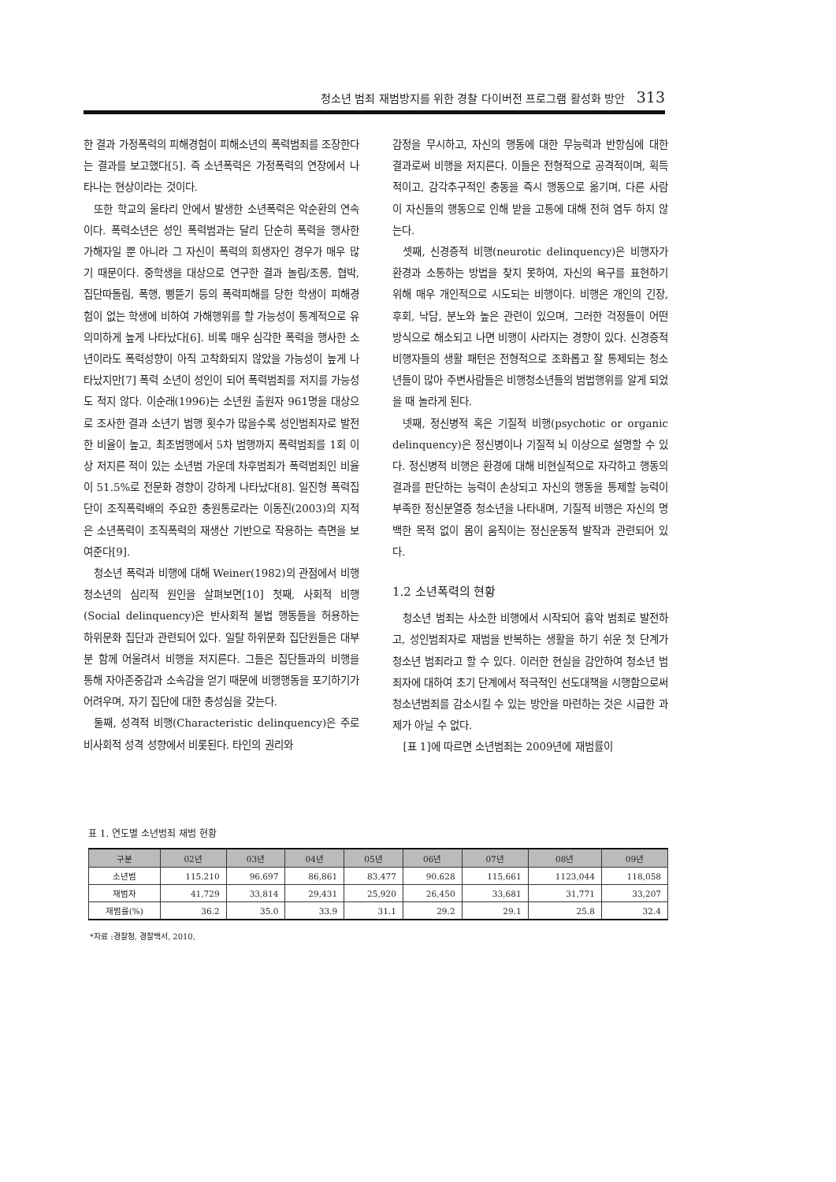청소년 범죄 재범방지를 위한 경찰 다이버전 프로그램 활성화 방안 313
한 결과 가정폭력의 피해경험이 피해소년의 폭력범죄를 조장한다는 결과를 보고했다[5]. 즉 소년폭력은 가정폭력의 연장에서 나타나는 현상이라는 것이다.
또한 학교의 울타리 안에서 발생한 소년폭력은 악순환의 연속이다. 폭력소년은 성인 폭력범과는 달리 단순히 폭력을 행사한 가해자일 뿐 아니라 그 자신이 폭력의 희생자인 경우가 매우 많기 때문이다. 중학생을 대상으로 연구한 결과 놀림/조롱, 협박, 집단따돌림, 폭행, 삥뜯기 등의 폭력피해를 당한 학생이 피해경험이 없는 학생에 비하여 가해행위를 할 가능성이 통계적으로 유의미하게 높게 나타났다[6]. 비록 매우 심각한 폭력을 행사한 소년이라도 폭력성향이 아직 고착화되지 않았을 가능성이 높게 나타났지만[7] 폭력 소년이 성인이 되어 폭력범죄를 저지를 가능성도 적지 않다. 이순래(1996)는 소년원 출원자 961명을 대상으로 조사한 결과 소년기 범행 횟수가 많을수록 성인범죄자로 발전한 비율이 높고, 최초범행에서 5차 범행까지 폭력범죄를 1회 이상 저지른 적이 있는 소년범 가운데 차후범죄가 폭력범죄인 비율이 51.5%로 전문화 경향이 강하게 나타났다[8]. 일진형 폭력집단이 조직폭력배의 주요한 충원통로라는 이동진(2003)의 지적은 소년폭력이 조직폭력의 재생산 기반으로 작용하는 측면을 보여준다[9].
청소년 폭력과 비행에 대해 Weiner(1982)의 관점에서 비행 청소년의 심리적 원인을 살펴보면[10] 첫째, 사회적 비행(Social delinquency)은 반사회적 불법 행동들을 허용하는 하위문화 집단과 관련되어 있다. 일탈 하위문화 집단원들은 대부분 함께 어울려서 비행을 저지른다. 그들은 집단들과의 비행을 통해 자아존중감과 소속감을 얻기 때문에 비행행동을 포기하기가 어려우며, 자기 집단에 대한 충성심을 갖는다.
둘째, 성격적 비행(Characteristic delinquency)은 주로 비사회적 성격 성향에서 비롯된다. 타인의 권리와
감정을 무시하고, 자신의 행동에 대한 무능력과 반항심에 대한 결과로써 비행을 저지른다. 이들은 전형적으로 공격적이며, 획득적이고, 감각추구적인 충동을 즉시 행동으로 옮기며, 다른 사람이 자신들의 행동으로 인해 받을 고통에 대해 전혀 염두 하지 않는다.
셋째, 신경증적 비행(neurotic delinquency)은 비행자가 환경과 소통하는 방법을 찾지 못하여, 자신의 욕구를 표현하기 위해 매우 개인적으로 시도되는 비행이다. 비행은 개인의 긴장, 후회, 낙담, 분노와 높은 관련이 있으며, 그러한 걱정들이 어떤 방식으로 해소되고 나면 비행이 사라지는 경향이 있다. 신경증적 비행자들의 생활 패턴은 전형적으로 조화롭고 잘 통제되는 청소년들이 많아 주변사람들은 비행청소년들의 범법행위를 알게 되었을 때 놀라게 된다.
넷째, 정신병적 혹은 기질적 비행(psychotic or organic delinquency)은 정신병이나 기질적 뇌 이상으로 설명할 수 있다. 정신병적 비행은 환경에 대해 비현실적으로 자각하고 행동의 결과를 판단하는 능력이 손상되고 자신의 행동을 통제할 능력이 부족한 정신분열증 청소년을 나타내며, 기질적 비행은 자신의 명백한 목적 없이 몸이 움직이는 정신운동적 발작과 관련되어 있다.
1.2 소년폭력의 현황
청소년 범죄는 사소한 비행에서 시작되어 흉악 범죄로 발전하고, 성인범죄자로 재범을 반복하는 생활을 하기 쉬운 첫 단계가 청소년 범죄라고 할 수 있다. 이러한 현실을 감안하여 청소년 범죄자에 대하여 초기 단계에서 적극적인 선도대책을 시행함으로써 청소년범죄를 감소시킬 수 있는 방안을 마련하는 것은 시급한 과제가 아닐 수 없다.
[표 1]에 따르면 소년범죄는 2009년에 재범률이
표 1. 연도별 소년범죄 재범 현황
| 구분 | 02년 | 03년 | 04년 | 05년 | 06년 | 07년 | 08년 | 09년 |
| --- | --- | --- | --- | --- | --- | --- | --- | --- |
| 소년범 | 115.210 | 96.697 | 86,861 | 83.477 | 90.628 | 115,661 | 1123,044 | 118,058 |
| 재범자 | 41,729 | 33,814 | 29,431 | 25,920 | 26,450 | 33,681 | 31,771 | 33,207 |
| 재범률(%) | 36.2 | 35.0 | 33.9 | 31.1 | 29.2 | 29.1 | 25.8 | 32.4 |
*자료 :경찰청, 경찰백서, 2010,